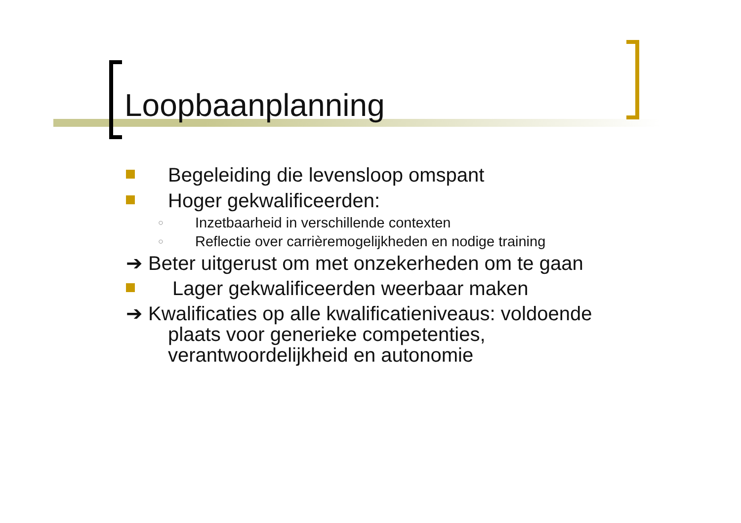Loopbaanplanning
Begeleiding die levensloop omspant
Hoger gekwalificeerden:
○ Inzetbaarheid in verschillende contexten
○ Reflectie over carrièremogelijkheden en nodige training
➔ Beter uitgerust om met onzekerheden om te gaan
Lager gekwalificeerden weerbaar maken
➔ Kwalificaties op alle kwalificatieniveaus: voldoende
plaats voor generieke competenties,
verantwoordelijkheid en autonomie